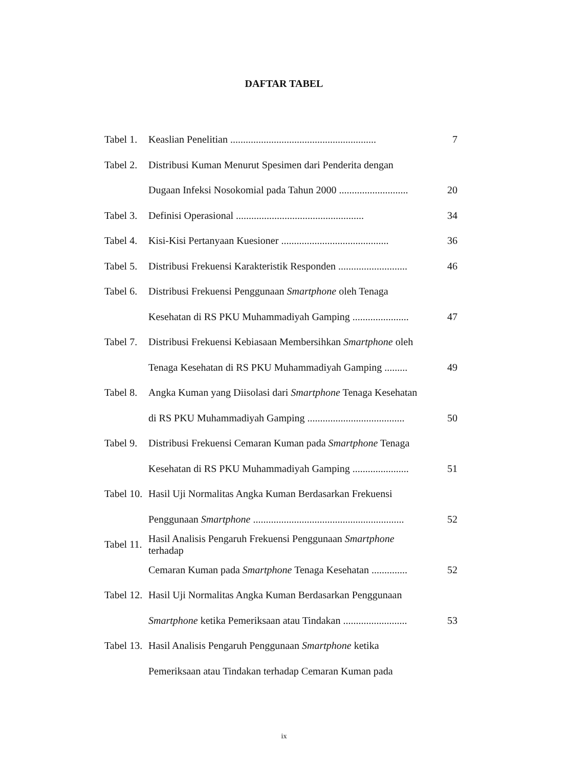DAFTAR TABEL
Tabel 1. Keaslian Penelitian ......................................................... 7
Tabel 2. Distribusi Kuman Menurut Spesimen dari Penderita dengan
Dugaan Infeksi Nosokomial pada Tahun 2000 ........................... 20
Tabel 3. Definisi Operasional .................................................. 34
Tabel 4. Kisi-Kisi Pertanyaan Kuesioner .......................................... 36
Tabel 5. Distribusi Frekuensi Karakteristik Responden ........................... 46
Tabel 6. Distribusi Frekuensi Penggunaan Smartphone oleh Tenaga
Kesehatan di RS PKU Muhammadiyah Gamping ...................... 47
Tabel 7. Distribusi Frekuensi Kebiasaan Membersihkan Smartphone oleh
Tenaga Kesehatan di RS PKU Muhammadiyah Gamping ......... 49
Tabel 8. Angka Kuman yang Diisolasi dari Smartphone Tenaga Kesehatan
di RS PKU Muhammadiyah Gamping ...................................... 50
Tabel 9. Distribusi Frekuensi Cemaran Kuman pada Smartphone Tenaga
Kesehatan di RS PKU Muhammadiyah Gamping ...................... 51
Tabel 10. Hasil Uji Normalitas Angka Kuman Berdasarkan Frekuensi
Penggunaan Smartphone ........................................................... 52
Tabel 11. Hasil Analisis Pengaruh Frekuensi Penggunaan Smartphone terhadap
Cemaran Kuman pada Smartphone Tenaga Kesehatan .............. 52
Tabel 12. Hasil Uji Normalitas Angka Kuman Berdasarkan Penggunaan
Smartphone ketika Pemeriksaan atau Tindakan ......................... 53
Tabel 13. Hasil Analisis Pengaruh Penggunaan Smartphone ketika
Pemeriksaan atau Tindakan terhadap Cemaran Kuman pada
ix